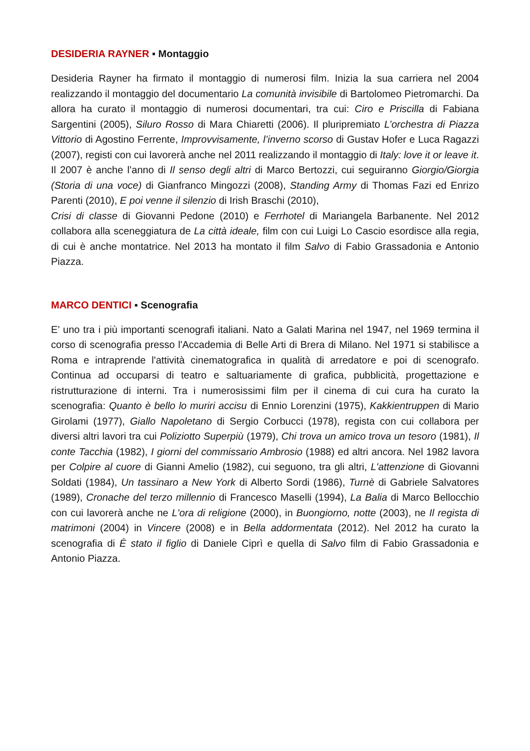DESIDERIA RAYNER ▪ Montaggio
Desideria Rayner ha firmato il montaggio di numerosi film. Inizia la sua carriera nel 2004 realizzando il montaggio del documentario La comunità invisibile di Bartolomeo Pietromarchi. Da allora ha curato il montaggio di numerosi documentari, tra cui: Ciro e Priscilla di Fabiana Sargentini (2005), Siluro Rosso di Mara Chiaretti (2006). Il pluripremiato L’orchestra di Piazza Vittorio di Agostino Ferrente, Improvvisamente, l’inverno scorso di Gustav Hofer e Luca Ragazzi (2007), registi con cui lavorerà anche nel 2011 realizzando il montaggio di Italy: love it or leave it. Il 2007 è anche l’anno di Il senso degli altri di Marco Bertozzi, cui seguiranno Giorgio/Giorgia (Storia di una voce) di Gianfranco Mingozzi (2008), Standing Army di Thomas Fazi ed Enrizo Parenti (2010), E poi venne il silenzio di Irish Braschi (2010),
Crisi di classe di Giovanni Pedone (2010) e Ferrhotel di Mariangela Barbanente. Nel 2012 collabora alla sceneggiatura de La città ideale, film con cui Luigi Lo Cascio esordisce alla regia, di cui è anche montatrice. Nel 2013 ha montato il film Salvo di Fabio Grassadonia e Antonio Piazza.
MARCO DENTICI ▪ Scenografia
E’ uno tra i più importanti scenografi italiani. Nato a Galati Marina nel 1947, nel 1969 termina il corso di scenografia presso l'Accademia di Belle Arti di Brera di Milano. Nel 1971 si stabilisce a Roma e intraprende l'attività cinematografica in qualità di arredatore e poi di scenografo. Continua ad occuparsi di teatro e saltuariamente di grafica, pubblicità, progettazione e ristrutturazione di interni. Tra i numerosissimi film per il cinema di cui cura ha curato la scenografia: Quanto è bello lo muriri accisu di Ennio Lorenzini (1975), Kakkientruppen di Mario Girolami (1977), Giallo Napoletano di Sergio Corbucci (1978), regista con cui collabora per diversi altri lavori tra cui Poliziotto Superpiù (1979), Chi trova un amico trova un tesoro (1981), Il conte Tacchia (1982), I giorni del commissario Ambrosio (1988) ed altri ancora. Nel 1982 lavora per Colpire al cuore di Gianni Amelio (1982), cui seguono, tra gli altri, L'attenzione di Giovanni Soldati (1984), Un tassinaro a New York di Alberto Sordi (1986), Turnè di Gabriele Salvatores (1989), Cronache del terzo millennio di Francesco Maselli (1994), La Balia di Marco Bellocchio con cui lavorerà anche ne L'ora di religione (2000), in Buongiorno, notte (2003), ne Il regista di matrimoni (2004) in Vincere (2008) e in Bella addormentata (2012). Nel 2012 ha curato la scenografia di È stato il figlio di Daniele Ciprì e quella di Salvo film di Fabio Grassadonia e Antonio Piazza.